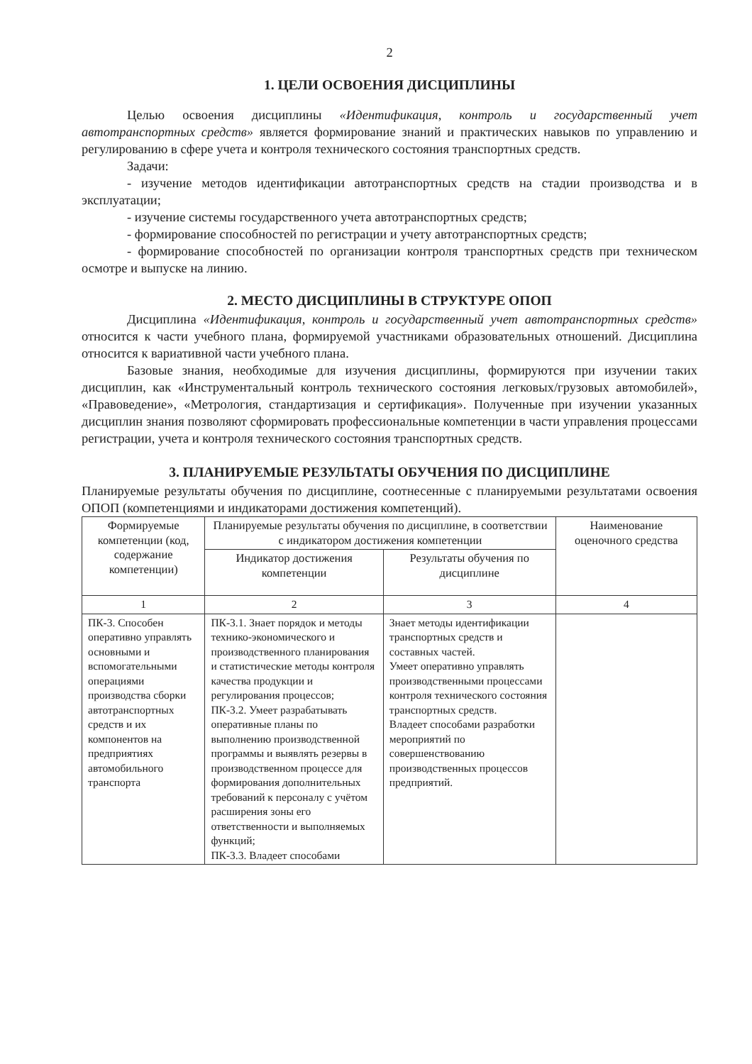2
1. ЦЕЛИ ОСВОЕНИЯ ДИСЦИПЛИНЫ
Целью освоения дисциплины «Идентификация, контроль и государственный учет автотранспортных средств» является формирование знаний и практических навыков по управлению и регулированию в сфере учета и контроля технического состояния транспортных средств.
Задачи:
- изучение методов идентификации автотранспортных средств на стадии производства и в эксплуатации;
- изучение системы государственного учета автотранспортных средств;
- формирование способностей по регистрации и учету автотранспортных средств;
- формирование способностей по организации контроля транспортных средств при техническом осмотре и выпуске на линию.
2. МЕСТО ДИСЦИПЛИНЫ В СТРУКТУРЕ ОПОП
Дисциплина «Идентификация, контроль и государственный учет автотранспортных средств» относится к части учебного плана, формируемой участниками образовательных отношений. Дисциплина относится к вариативной части учебного плана.
Базовые знания, необходимые для изучения дисциплины, формируются при изучении таких дисциплин, как «Инструментальный контроль технического состояния легковых/грузовых автомобилей», «Правоведение», «Метрология, стандартизация и сертификация». Полученные при изучении указанных дисциплин знания позволяют сформировать профессиональные компетенции в части управления процессами регистрации, учета и контроля технического состояния транспортных средств.
3. ПЛАНИРУЕМЫЕ РЕЗУЛЬТАТЫ ОБУЧЕНИЯ ПО ДИСЦИПЛИНЕ
Планируемые результаты обучения по дисциплине, соотнесенные с планируемыми результатами освоения ОПОП (компетенциями и индикаторами достижения компетенций).
| Формируемые компетенции (код, содержание компетенции) | Планируемые результаты обучения по дисциплине, в соответствии с индикатором достижения компетенции | | Наименование оценочного средства |
| --- | --- | --- | --- |
| | Индикатор достижения компетенции | Результаты обучения по дисциплине | |
| 1 | 2 | 3 | 4 |
| ПК-3. Способен оперативно управлять основными и вспомогательными операциями производства сборки автотранспортных средств и их компонентов на предприятиях автомобильного транспорта | ПК-3.1. Знает порядок и методы технико-экономического и производственного планирования и статистические методы контроля качества продукции и регулирования процессов; ПК-3.2. Умеет разрабатывать оперативные планы по выполнению производственной программы и выявлять резервы в производственном процессе для формирования дополнительных требований к персоналу с учётом расширения зоны его ответственности и выполняемых функций; ПК-3.3. Владеет способами | Знает методы идентификации транспортных средств и составных частей. Умеет оперативно управлять производственными процессами контроля технического состояния транспортных средств. Владеет способами разработки мероприятий по совершенствованию производственных процессов предприятий. | |